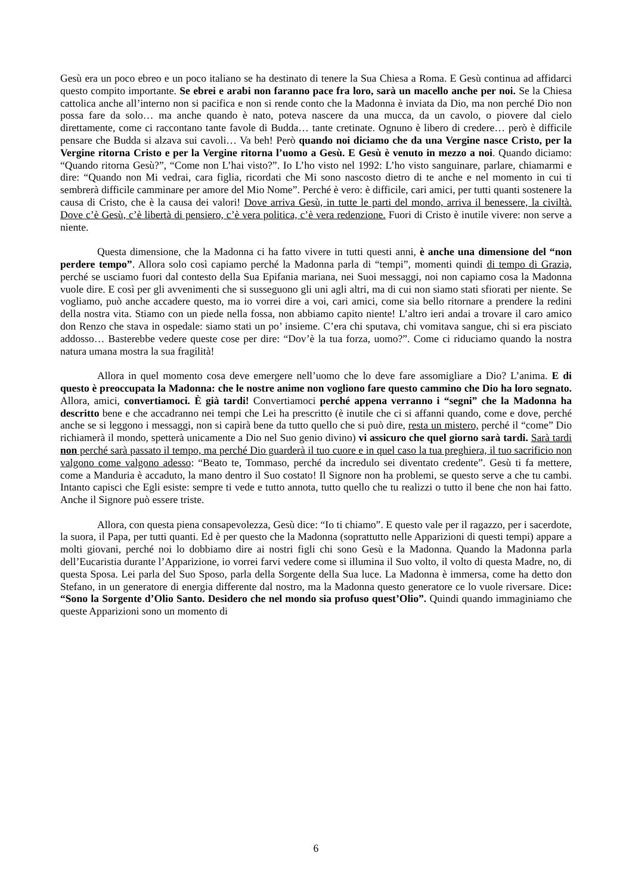Gesù era un poco ebreo e un poco italiano se ha destinato di tenere la Sua Chiesa a Roma. E Gesù continua ad affidarci questo compito importante. Se ebrei e arabi non faranno pace fra loro, sarà un macello anche per noi. Se la Chiesa cattolica anche all’interno non si pacifica e non si rende conto che la Madonna è inviata da Dio, ma non perché Dio non possa fare da solo… ma anche quando è nato, poteva nascere da una mucca, da un cavolo, o piovere dal cielo direttamente, come ci raccontano tante favole di Budda… tante cretinate. Ognuno è libero di credere… però è difficile pensare che Budda si alzava sui cavoli… Va beh! Però quando noi diciamo che da una Vergine nasce Cristo, per la Vergine ritorna Cristo e per la Vergine ritorna l’uomo a Gesù. E Gesù è venuto in mezzo a noi. Quando diciamo: “Quando ritorna Gesù?”, “Come non L’hai visto?”. Io L’ho visto nel 1992: L’ho visto sanguinare, parlare, chiamarmi e dire: “Quando non Mi vedrai, cara figlia, ricordati che Mi sono nascosto dietro di te anche e nel momento in cui ti sembrerà difficile camminare per amore del Mio Nome”. Perché è vero: è difficile, cari amici, per tutti quanti sostenere la causa di Cristo, che è la causa dei valori! Dove arriva Gesù, in tutte le parti del mondo, arriva il benessere, la civiltà. Dove c’è Gesù, c’è libertà di pensiero, c’è vera politica, c’è vera redenzione. Fuori di Cristo è inutile vivere: non serve a niente.
Questa dimensione, che la Madonna ci ha fatto vivere in tutti questi anni, è anche una dimensione del “non perdere tempo”. Allora solo così capiamo perché la Madonna parla di “tempi”, momenti quindi di tempo di Grazia, perché se usciamo fuori dal contesto della Sua Epifania mariana, nei Suoi messaggi, noi non capiamo cosa la Madonna vuole dire. E così per gli avvenimenti che si susseguono gli uni agli altri, ma di cui non siamo stati sfiorati per niente. Se vogliamo, può anche accadere questo, ma io vorrei dire a voi, cari amici, come sia bello ritornare a prendere la redini della nostra vita. Stiamo con un piede nella fossa, non abbiamo capito niente! L’altro ieri andai a trovare il caro amico don Renzo che stava in ospedale: siamo stati un po’ insieme. C’era chi sputava, chi vomitava sangue, chi si era pisciato addosso… Basterebbe vedere queste cose per dire: “Dov’è la tua forza, uomo?”. Come ci riduciamo quando la nostra natura umana mostra la sua fragilità!
Allora in quel momento cosa deve emergere nell’uomo che lo deve fare assomigliare a Dio? L’anima. E di questo è preoccupata la Madonna: che le nostre anime non vogliono fare questo cammino che Dio ha loro segnato. Allora, amici, convertiamoci. È già tardi! Convertiamoci perché appena verranno i “segni” che la Madonna ha descritto bene e che accadranno nei tempi che Lei ha prescritto (è inutile che ci si affanni quando, come e dove, perché anche se si leggono i messaggi, non si capirà bene da tutto quello che si può dire, resta un mistero, perché il “come” Dio richiamerà il mondo, spetterà unicamente a Dio nel Suo genio divino) vi assicuro che quel giorno sarà tardi. Sarà tardi non perché sarà passato il tempo, ma perché Dio guarderà il tuo cuore e in quel caso la tua preghiera, il tuo sacrificio non valgono come valgono adesso: “Beato te, Tommaso, perché da incredulo sei diventato credente”. Gesù ti fa mettere, come a Manduria è accaduto, la mano dentro il Suo costato! Il Signore non ha problemi, se questo serve a che tu cambi. Intanto capisci che Egli esiste: sempre ti vede e tutto annota, tutto quello che tu realizzi o tutto il bene che non hai fatto. Anche il Signore può essere triste.
Allora, con questa piena consapevolezza, Gesù dice: “Io ti chiamo”. E questo vale per il ragazzo, per i sacerdote, la suora, il Papa, per tutti quanti. Ed è per questo che la Madonna (soprattutto nelle Apparizioni di questi tempi) appare a molti giovani, perché noi lo dobbiamo dire ai nostri figli chi sono Gesù e la Madonna. Quando la Madonna parla dell’Eucaristia durante l’Apparizione, io vorrei farvi vedere come si illumina il Suo volto, il volto di questa Madre, no, di questa Sposa. Lei parla del Suo Sposo, parla della Sorgente della Sua luce. La Madonna è immersa, come ha detto don Stefano, in un generatore di energia differente dal nostro, ma la Madonna questo generatore ce lo vuole riversare. Dice: “Sono la Sorgente d’Olio Santo. Desidero che nel mondo sia profuso quest’Olio”. Quindi quando immaginiamo che queste Apparizioni sono un momento di
6